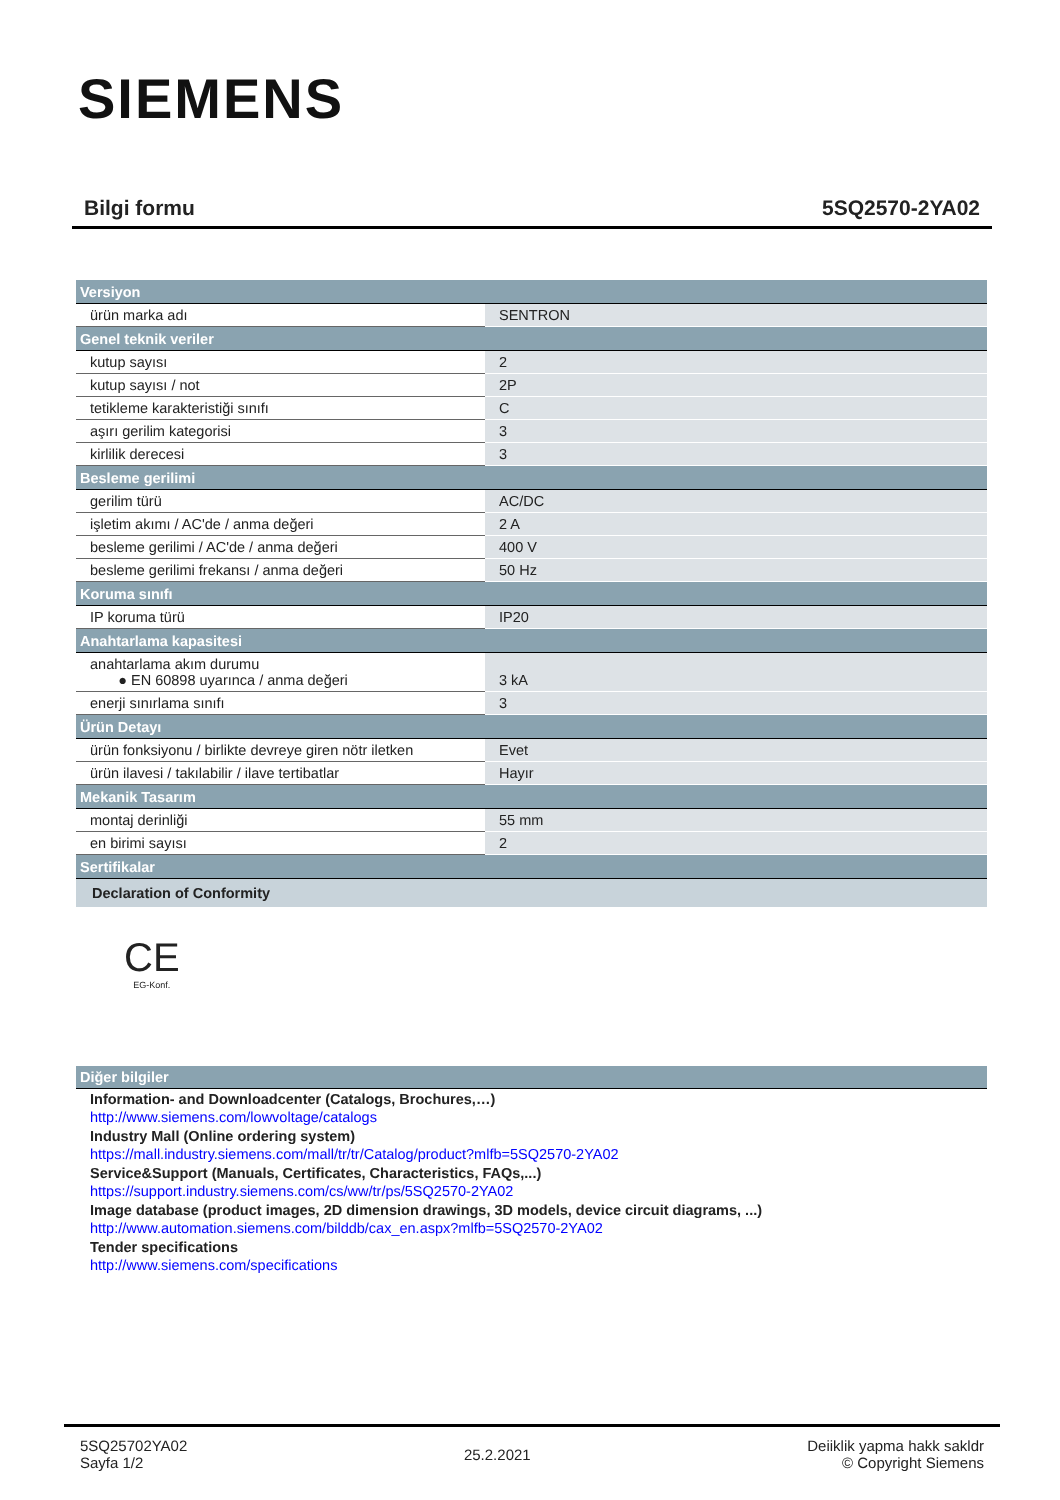SIEMENS
Bilgi formu 5SQ2570-2YA02
| Versiyon | |
| --- | --- |
| ürün marka adı | SENTRON |
| Genel teknik veriler | |
| kutup sayısı | 2 |
| kutup sayısı / not | 2P |
| tetikleme karakteristiği sınıfı | C |
| aşırı gerilim kategorisi | 3 |
| kirlilik derecesi | 3 |
| Besleme gerilimi | |
| gerilim türü | AC/DC |
| işletim akımı / AC'de / anma değeri | 2 A |
| besleme gerilimi / AC'de / anma değeri | 400 V |
| besleme gerilimi frekansı / anma değeri | 50 Hz |
| Koruma sınıfı | |
| IP koruma türü | IP20 |
| Anahtarlama kapasitesi | |
| anahtarlama akım durumu ● EN 60898 uyarınca / anma değeri | 3 kA |
| enerji sınırlama sınıfı | 3 |
| Ürün Detayı | |
| ürün fonksiyonu / birlikte devreye giren nötr iletken | Evet |
| ürün ilavesi / takılabilir / ilave tertibatlar | Hayır |
| Mekanik Tasarım | |
| montaj derinliği | 55 mm |
| en birimi sayısı | 2 |
| Sertifikalar | |
| Declaration of Conformity | |
CE
EG-Konf.
Diğer bilgiler
Information- and Downloadcenter (Catalogs, Brochures,…)
http://www.siemens.com/lowvoltage/catalogs
Industry Mall (Online ordering system)
https://mall.industry.siemens.com/mall/tr/tr/Catalog/product?mlfb=5SQ2570-2YA02
Service&Support (Manuals, Certificates, Characteristics, FAQs,...)
https://support.industry.siemens.com/cs/ww/tr/ps/5SQ2570-2YA02
Image database (product images, 2D dimension drawings, 3D models, device circuit diagrams, ...)
http://www.automation.siemens.com/bilddb/cax_en.aspx?mlfb=5SQ2570-2YA02
Tender specifications
http://www.siemens.com/specifications
5SQ25702YA02
Sayfa 1/2
25.2.2021 Deiiklik yapma hakk sakldr
© Copyright Siemens